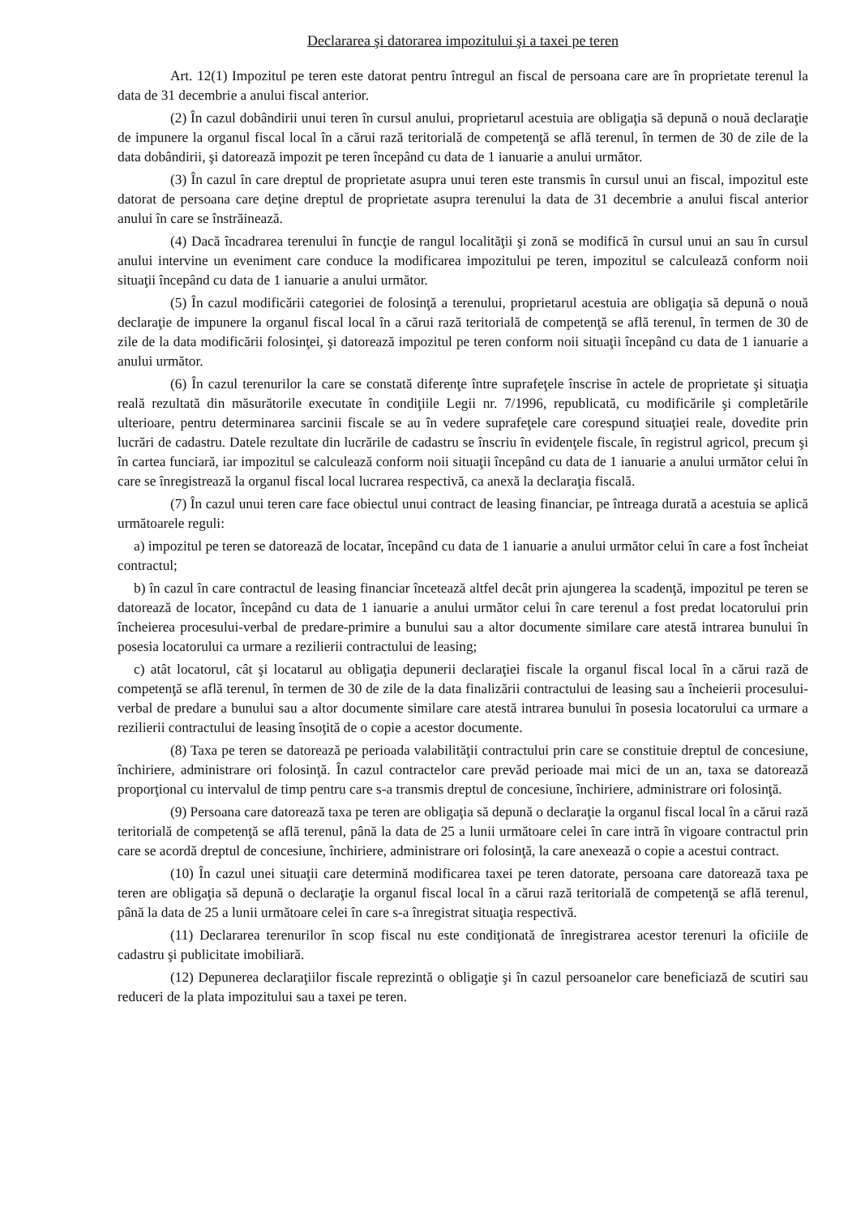Declararea şi datorarea impozitului şi a taxei pe teren
Art. 12(1) Impozitul pe teren este datorat pentru întregul an fiscal de persoana care are în proprietate terenul la data de 31 decembrie a anului fiscal anterior.
(2) În cazul dobândirii unui teren în cursul anului, proprietarul acestuia are obligaţia să depună o nouă declaraţie de impunere la organul fiscal local în a cărui rază teritorială de competenţă se află terenul, în termen de 30 de zile de la data dobândirii, şi datorează impozit pe teren începând cu data de 1 ianuarie a anului următor.
(3) În cazul în care dreptul de proprietate asupra unui teren este transmis în cursul unui an fiscal, impozitul este datorat de persoana care deţine dreptul de proprietate asupra terenului la data de 31 decembrie a anului fiscal anterior anului în care se înstrăinează.
(4) Dacă încadrarea terenului în funcţie de rangul localităţii şi zonă se modifică în cursul unui an sau în cursul anului intervine un eveniment care conduce la modificarea impozitului pe teren, impozitul se calculează conform noii situaţii începând cu data de 1 ianuarie a anului următor.
(5) În cazul modificării categoriei de folosinţă a terenului, proprietarul acestuia are obligaţia să depună o nouă declaraţie de impunere la organul fiscal local în a cărui rază teritorială de competenţă se află terenul, în termen de 30 de zile de la data modificării folosinţei, şi datorează impozitul pe teren conform noii situaţii începând cu data de 1 ianuarie a anului următor.
(6) În cazul terenurilor la care se constată diferenţe între suprafeţele înscrise în actele de proprietate şi situaţia reală rezultată din măsurătorile executate în condiţiile Legii nr. 7/1996, republicată, cu modificările şi completările ulterioare, pentru determinarea sarcinii fiscale se au în vedere suprafeţele care corespund situaţiei reale, dovedite prin lucrări de cadastru. Datele rezultate din lucrările de cadastru se înscriu în evidenţele fiscale, în registrul agricol, precum şi în cartea funciară, iar impozitul se calculează conform noii situaţii începând cu data de 1 ianuarie a anului următor celui în care se înregistrează la organul fiscal local lucrarea respectivă, ca anexă la declaraţia fiscală.
(7) În cazul unui teren care face obiectul unui contract de leasing financiar, pe întreaga durată a acestuia se aplică următoarele reguli:
a) impozitul pe teren se datorează de locatar, începând cu data de 1 ianuarie a anului următor celui în care a fost încheiat contractul;
b) în cazul în care contractul de leasing financiar încetează altfel decât prin ajungerea la scadenţă, impozitul pe teren se datorează de locator, începând cu data de 1 ianuarie a anului următor celui în care terenul a fost predat locatorului prin încheierea procesului-verbal de predare-primire a bunului sau a altor documente similare care atestă intrarea bunului în posesia locatorului ca urmare a rezilierii contractului de leasing;
c) atât locatorul, cât şi locatarul au obligaţia depunerii declaraţiei fiscale la organul fiscal local în a cărui rază de competenţă se află terenul, în termen de 30 de zile de la data finalizării contractului de leasing sau a încheierii procesului-verbal de predare a bunului sau a altor documente similare care atestă intrarea bunului în posesia locatorului ca urmare a rezilierii contractului de leasing însoţită de o copie a acestor documente.
(8) Taxa pe teren se datorează pe perioada valabilităţii contractului prin care se constituie dreptul de concesiune, închiriere, administrare ori folosinţă. În cazul contractelor care prevăd perioade mai mici de un an, taxa se datorează proporţional cu intervalul de timp pentru care s-a transmis dreptul de concesiune, închiriere, administrare ori folosinţă.
(9) Persoana care datorează taxa pe teren are obligaţia să depună o declaraţie la organul fiscal local în a cărui rază teritorială de competenţă se află terenul, până la data de 25 a lunii următoare celei în care intră în vigoare contractul prin care se acordă dreptul de concesiune, închiriere, administrare ori folosinţă, la care anexează o copie a acestui contract.
(10) În cazul unei situaţii care determină modificarea taxei pe teren datorate, persoana care datorează taxa pe teren are obligaţia să depună o declaraţie la organul fiscal local în a cărui rază teritorială de competenţă se află terenul, până la data de 25 a lunii următoare celei în care s-a înregistrat situaţia respectivă.
(11) Declararea terenurilor în scop fiscal nu este condiţionată de înregistrarea acestor terenuri la oficiile de cadastru şi publicitate imobiliară.
(12) Depunerea declaraţiilor fiscale reprezintă o obligaţie şi în cazul persoanelor care beneficiază de scutiri sau reduceri de la plata impozitului sau a taxei pe teren.